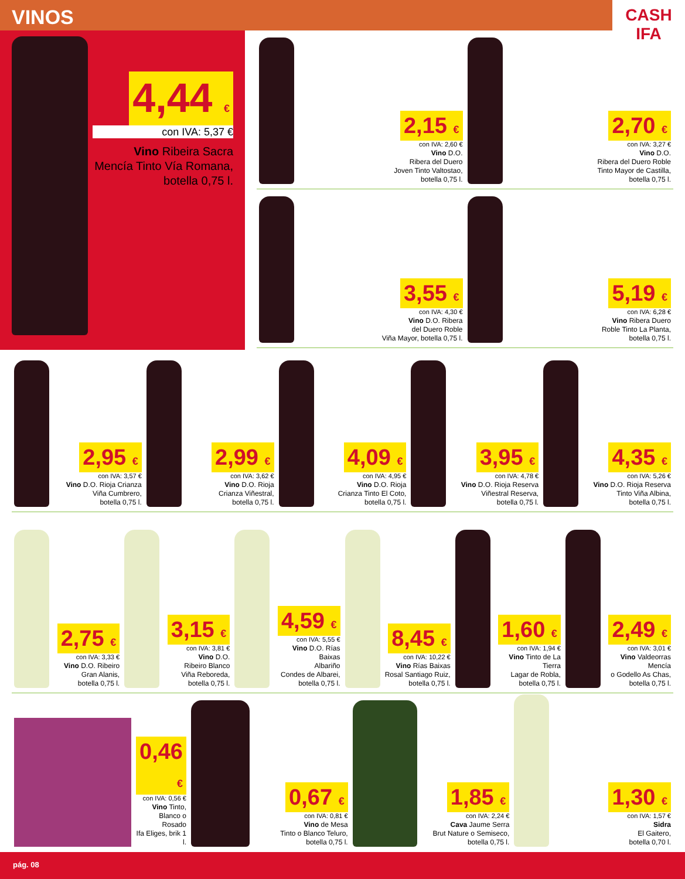VINOS
CASH IFA
4,44 €
con IVA: 5,37 €
Vino Ribeira Sacra Mencía Tinto Vía Romana, botella 0,75 l.
2,15 €
con IVA: 2,60 €
Vino D.O.
Ribera del Duero
Joven Tinto Valtostao,
botella 0,75 l.
2,70 €
con IVA: 3,27 €
Vino D.O.
Ribera del Duero Roble
Tinto Mayor de Castilla,
botella 0,75 l.
3,55 €
con IVA: 4,30 €
Vino D.O. Ribera
del Duero Roble
Viña Mayor, botella 0,75 l.
5,19 €
con IVA: 6,28 €
Vino Ribera Duero
Roble Tinto La Planta,
botella 0,75 l.
2,95 €
con IVA: 3,57 €
Vino D.O. Rioja Crianza
Viña Cumbrero,
botella 0,75 l.
2,99 €
con IVA: 3,62 €
Vino D.O. Rioja
Crianza Viñestral,
botella 0,75 l.
4,09 €
con IVA: 4,95 €
Vino D.O. Rioja
Crianza Tinto El Coto,
botella 0,75 l.
3,95 €
con IVA: 4,78 €
Vino D.O. Rioja Reserva
Viñestral Reserva,
botella 0,75 l.
4,35 €
con IVA: 5,26 €
Vino D.O. Rioja Reserva
Tinto Viña Albina,
botella 0,75 l.
2,75 €
con IVA: 3,33 €
Vino D.O. Ribeiro
Gran Alanis,
botella 0,75 l.
3,15 €
con IVA: 3,81 €
Vino D.O.
Ribeiro Blanco
Viña Reboreda,
botella 0,75 l.
4,59 €
con IVA: 5,55 €
Vino D.O. Rías Baixas
Albariño
Condes de Albarei,
botella 0,75 l.
8,45 €
con IVA: 10,22 €
Vino Rías Baixas
Rosal Santiago Ruiz,
botella 0,75 l.
1,60 €
con IVA: 1,94 €
Vino Tinto de La Tierra
Lagar de Robla,
botella 0,75 l.
2,49 €
con IVA: 3,01 €
Vino Valdeorras Mencía
o Godello As Chas,
botella 0,75 l.
0,46 €
con IVA: 0,56 €
Vino Tinto,
Blanco o Rosado
Ifa Eliges, brik 1 l.
0,67 €
con IVA: 0,81 €
Vino de Mesa
Tinto o Blanco Teluro,
botella 0,75 l.
1,85 €
con IVA: 2,24 €
Cava Jaume Serra
Brut Nature o Semiseco,
botella 0,75 l.
1,30 €
con IVA: 1,57 €
Sidra
El Gaitero,
botella 0,70 l.
pág. 08